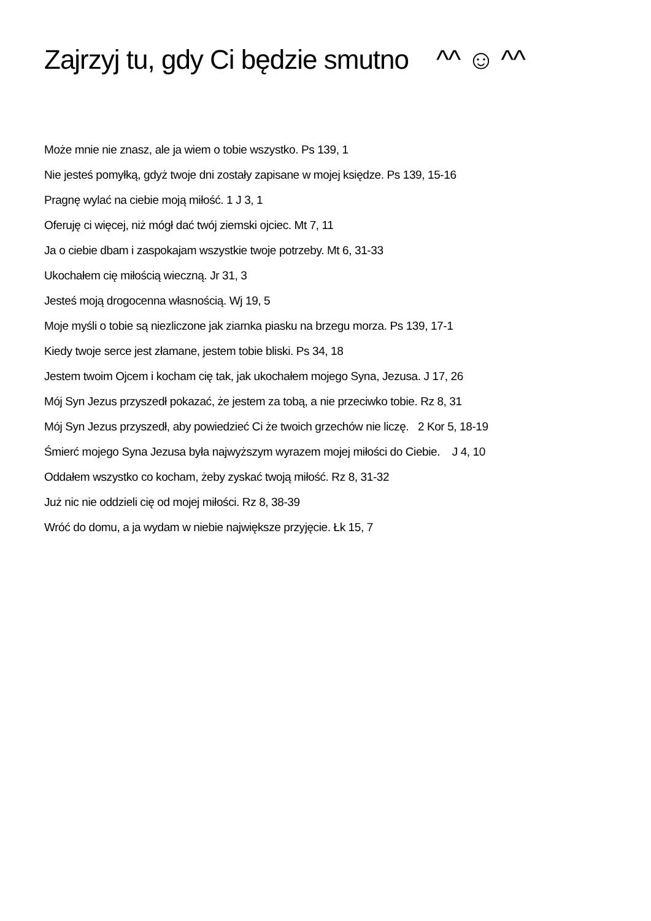Zajrzyj tu, gdy Ci będzie smutno ^^ ☺ ^^
Może mnie nie znasz, ale ja wiem o tobie wszystko. Ps 139, 1
Nie jesteś pomyłką, gdyż twoje dni zostały zapisane w mojej księdze. Ps 139, 15-16
Pragnę wylać na ciebie moją miłość. 1 J 3, 1
Oferuję ci więcej, niż mógł dać twój ziemski ojciec. Mt 7, 11
Ja o ciebie dbam i zaspokajam wszystkie twoje potrzeby. Mt 6, 31-33
Ukochałem cię miłością wieczną. Jr 31, 3
Jesteś moją drogocenna własnością. Wj 19, 5
Moje myśli o tobie są niezliczone jak ziarnka piasku na brzegu morza. Ps 139, 17-1
Kiedy twoje serce jest złamane, jestem tobie bliski. Ps 34, 18
Jestem twoim Ojcem i kocham cię tak, jak ukochałem mojego Syna, Jezusa. J 17, 26
Mój Syn Jezus przyszedł pokazać, że jestem za tobą, a nie przeciwko tobie. Rz 8, 31
Mój Syn Jezus przyszedł, aby powiedzieć Ci że twoich grzechów nie liczę. 2 Kor 5, 18-19
Śmierć mojego Syna Jezusa była najwyższym wyrazem mojej miłości do Ciebie. J 4, 10
Oddałem wszystko co kocham, żeby zyskać twoją miłość. Rz 8, 31-32
Już nic nie oddzieli cię od mojej miłości. Rz 8, 38-39
Wróć do domu, a ja wydam w niebie największe przyjęcie. Łk 15, 7